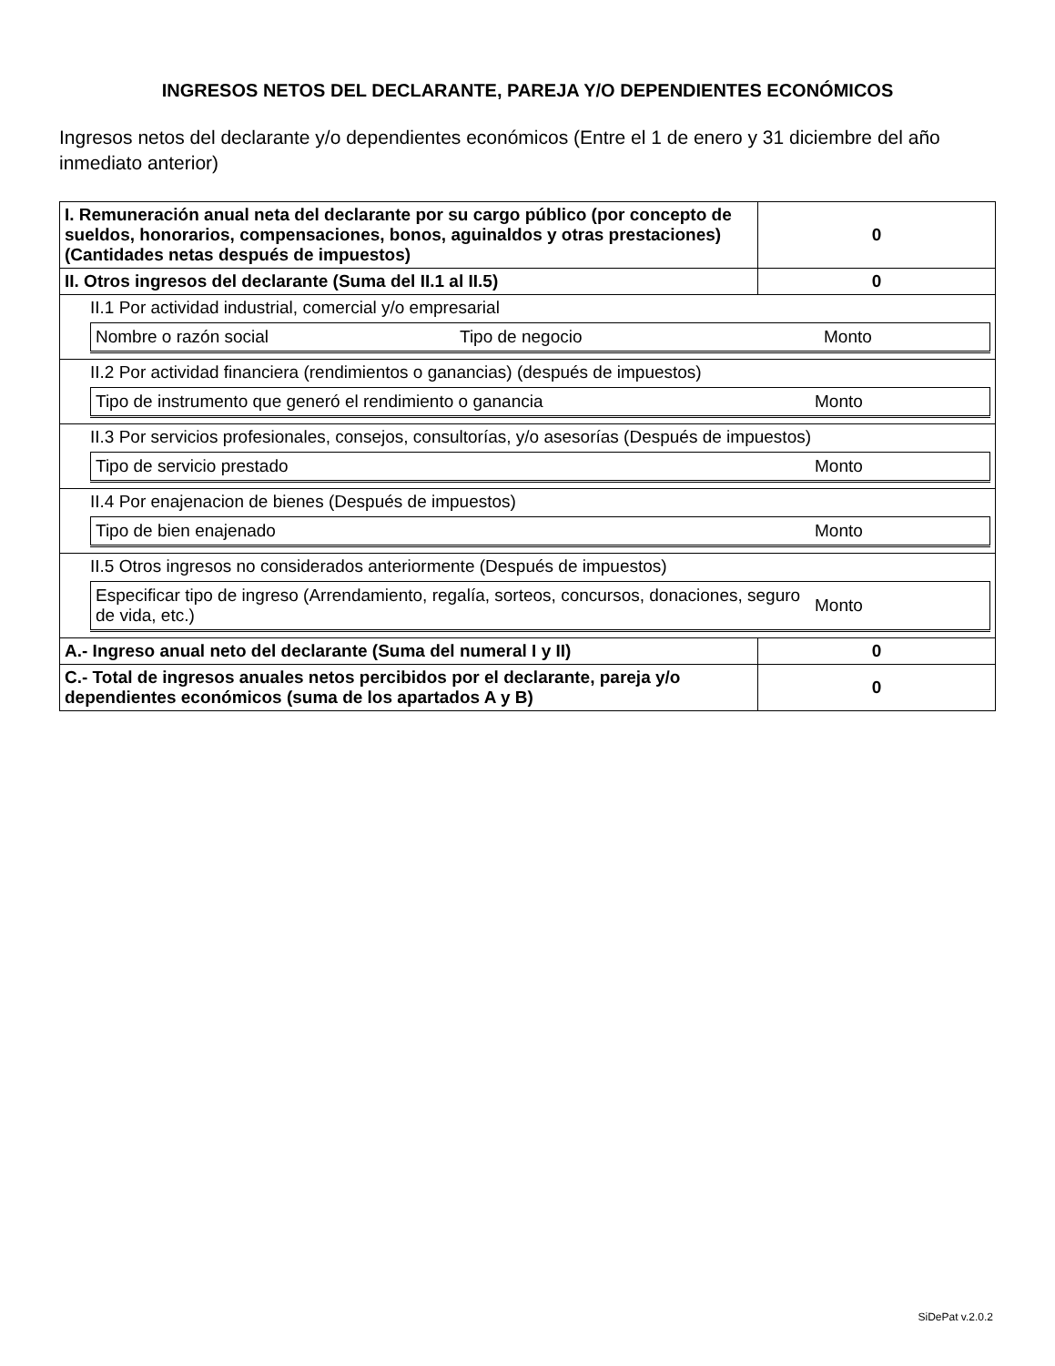INGRESOS NETOS DEL DECLARANTE, PAREJA Y/O DEPENDIENTES ECONÓMICOS
Ingresos netos del declarante y/o dependientes económicos (Entre el 1 de enero y 31 diciembre del año inmediato anterior)
| I. Remuneración anual neta del declarante por su cargo público (por concepto de sueldos, honorarios, compensaciones, bonos, aguinaldos y otras prestaciones) (Cantidades netas después de impuestos) | 0 |
| II. Otros ingresos del declarante (Suma del II.1 al II.5) | 0 |
| II.1 Por actividad industrial, comercial y/o empresarial / Nombre o razón social / Tipo de negocio / Monto / | |
| II.2 Por actividad financiera (rendimientos o ganancias) (después de impuestos) / Tipo de instrumento que generó el rendimiento o ganancia / Monto / | |
| II.3 Por servicios profesionales, consejos, consultorías, y/o asesorías (Después de impuestos) / Tipo de servicio prestado / Monto / | |
| II.4 Por enajenacion de bienes (Después de impuestos) / Tipo de bien enajenado / Monto / | |
| II.5 Otros ingresos no considerados anteriormente (Después de impuestos) / Especificar tipo de ingreso (Arrendamiento, regalía, sorteos, concursos, donaciones, seguro de vida, etc.) / Monto / | |
| A.- Ingreso anual neto del declarante (Suma del numeral I y II) | 0 |
| C.- Total de ingresos anuales netos percibidos por el declarante, pareja y/o dependientes económicos (suma de los apartados A y B) | 0 |
SiDePat v.2.0.2